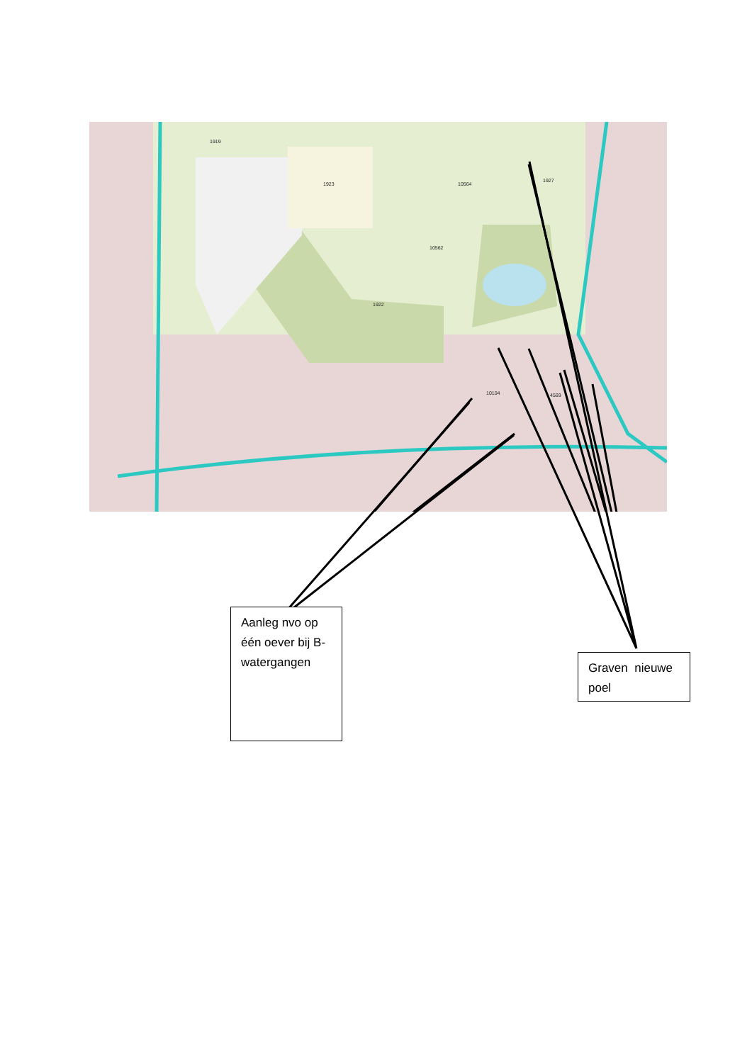1919
1923
1922
10104
4569
10564
1927
10562
Aanleg nvo op één oever bij B-watergangen
Graven nieuwe poel